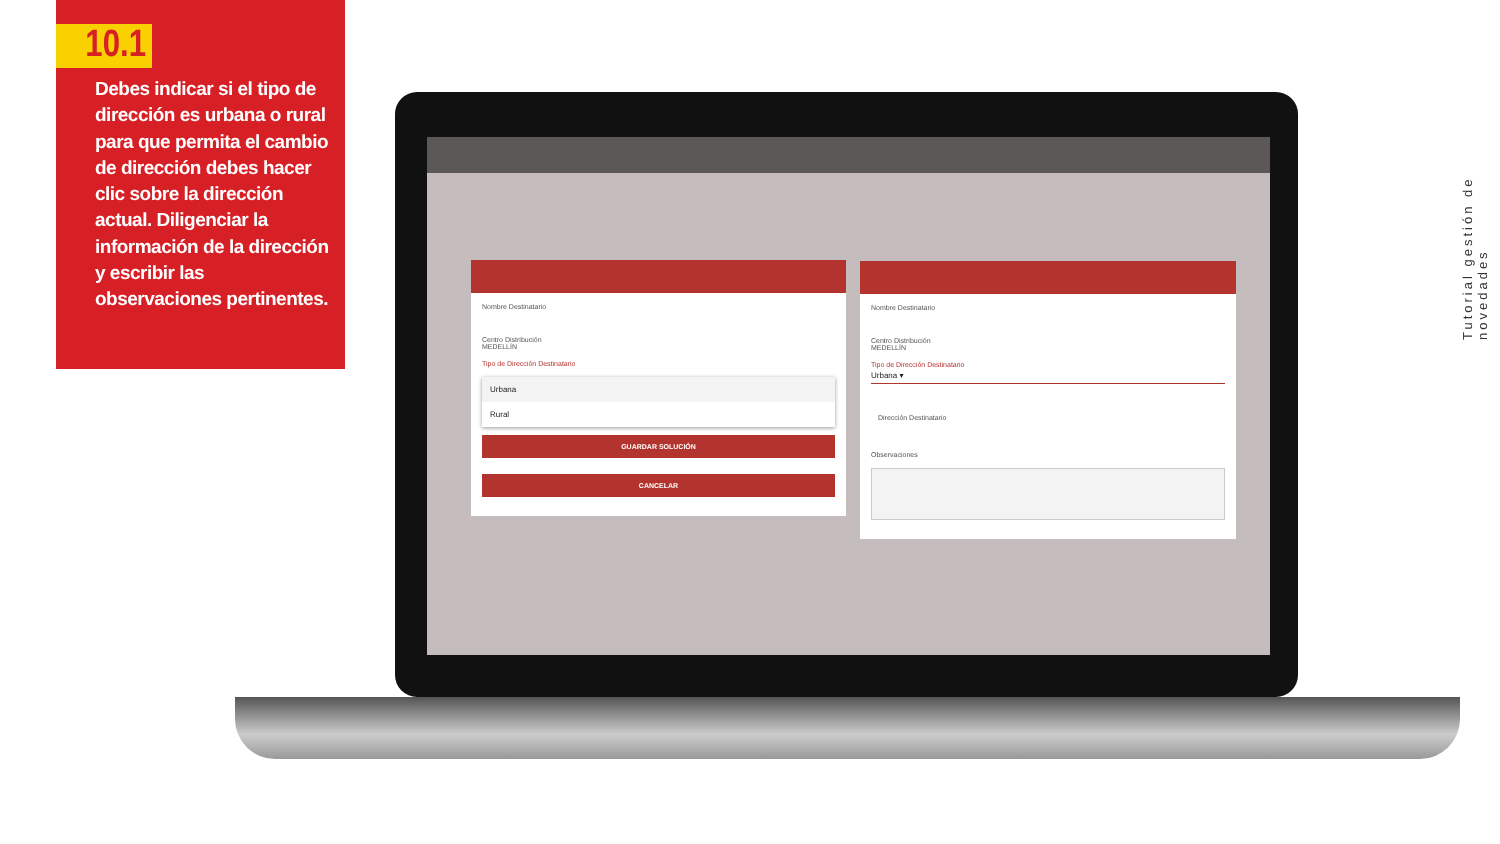10.1
Debes indicar si el tipo de dirección es urbana o rural para que permita el cambio de dirección debes hacer clic sobre la dirección actual. Diligenciar la información de la dirección y escribir las observaciones pertinentes.
Tutorial gestión de novedades
Nombre Destinatario
Centro Distribución
MEDELLÍN
Tipo de Dirección Destinatario
Urbana
Rural
GUARDAR SOLUCIÓN
CANCELAR
Nombre Destinatario
Centro Distribución
MEDELLÍN
Tipo de Dirección Destinatario
Urbana ▾
Dirección Destinatario
Observaciones